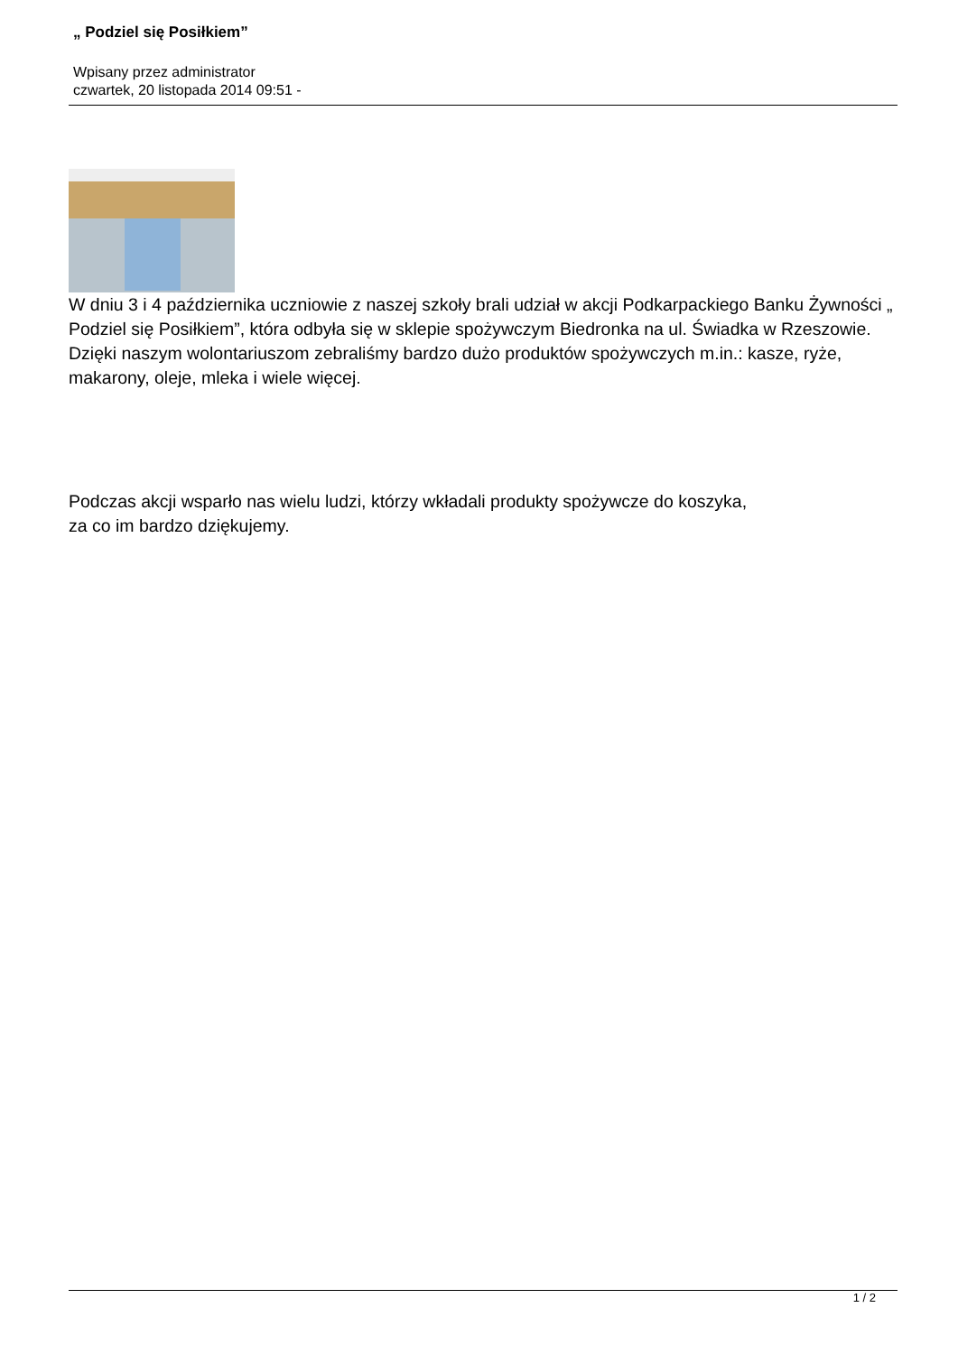„ Podziel się Posiłkiem”
Wpisany przez administrator
czwartek, 20 listopada 2014 09:51 -
W dniu 3 i 4 października uczniowie z naszej szkoły brali udział w akcji Podkarpackiego Banku Żywności „ Podziel się Posiłkiem”, która odbyła się w sklepie spożywczym Biedronka na ul. Świadka w Rzeszowie. Dzięki naszym wolontariuszom zebraliśmy bardzo dużo produktów spożywczych m.in.: kasze, ryże, makarony, oleje, mleka i wiele więcej.
Podczas akcji wsparło nas wielu ludzi, którzy wkładali produkty spożywcze do koszyka,
za co im bardzo dziękujemy.
1 / 2